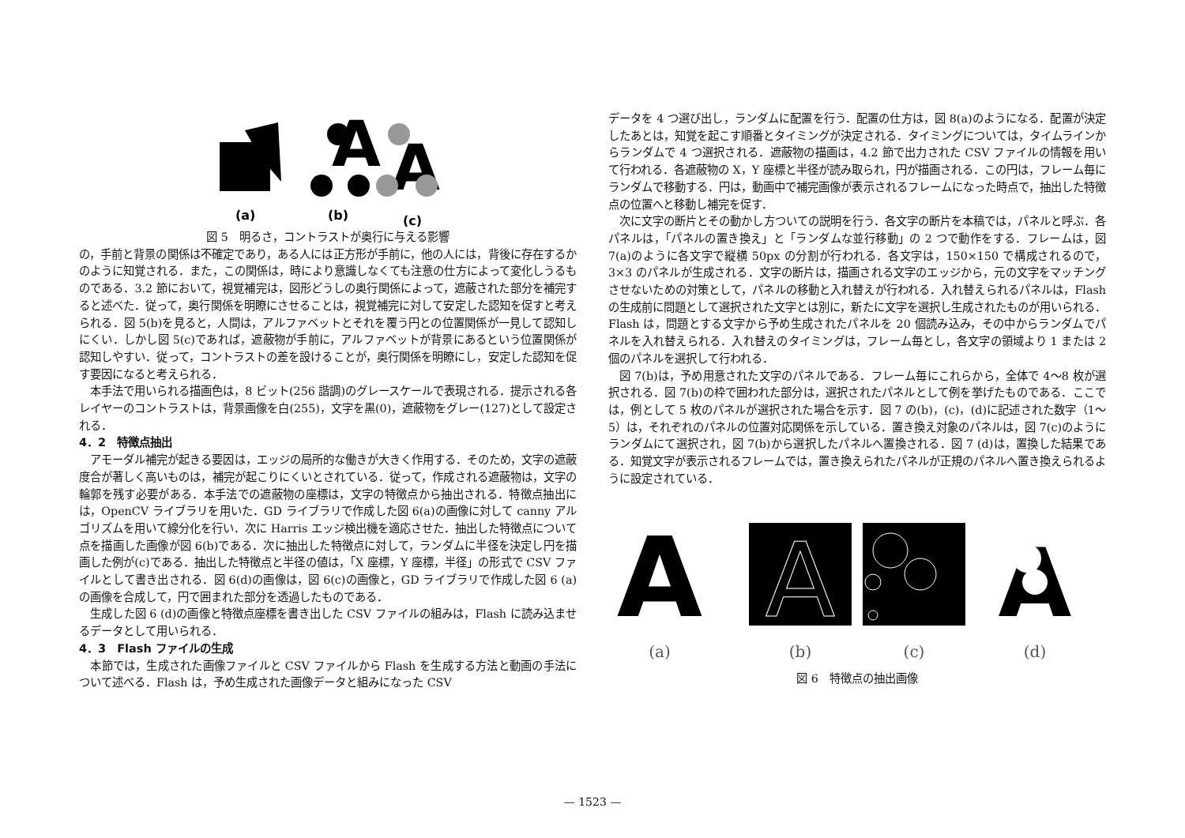(a)
A
(b)
A
(c)
図 5　明るさ，コントラストが奥行に与える影響
の，手前と背景の関係は不確定であり，ある人には正方形が手前に，他の人には，背後に存在するかのように知覚される．また，この関係は，時により意識しなくても注意の仕方によって変化しうるものである．3.2 節において，視覚補完は，図形どうしの奥行関係によって，遮蔽された部分を補完すると述べた．従って，奥行関係を明瞭にさせることは，視覚補完に対して安定した認知を促すと考えられる．図 5(b)を見ると，人間は，アルファベットとそれを覆う円との位置関係が一見して認知しにくい．しかし図 5(c)であれば，遮蔽物が手前に，アルファベットが背景にあるという位置関係が認知しやすい．従って，コントラストの差を設けることが，奥行関係を明瞭にし，安定した認知を促す要因になると考えられる．
本手法で用いられる描画色は，8 ビット(256 諧調)のグレースケールで表現される．提示される各レイヤーのコントラストは，背景画像を白(255)，文字を黒(0)，遮蔽物をグレー(127)として設定される．
4．2　特徴点抽出
アモーダル補完が起きる要因は，エッジの局所的な働きが大きく作用する．そのため，文字の遮蔽度合が著しく高いものは，補完が起こりにくいとされている．従って，作成される遮蔽物は，文字の輪郭を残す必要がある．本手法での遮蔽物の座標は，文字の特徴点から抽出される．特徴点抽出には，OpenCV ライブラリを用いた．GD ライブラリで作成した図 6(a)の画像に対して canny アルゴリズムを用いて線分化を行い．次に Harris エッジ検出機を適応させた．抽出した特徴点について点を描画した画像が図 6(b)である．次に抽出した特徴点に対して，ランダムに半径を決定し円を描画した例が(c)である．抽出した特徴点と半径の値は，「X 座標，Y 座標，半径」の形式で CSV ファイルとして書き出される．図 6(d)の画像は，図 6(c)の画像と，GD ライブラリで作成した図 6 (a)の画像を合成して，円で囲まれた部分を透過したものである．
生成した図 6 (d)の画像と特徴点座標を書き出した CSV ファイルの組みは，Flash に読み込ませるデータとして用いられる．
4．3　Flash ファイルの生成
本節では，生成された画像ファイルと CSV ファイルから Flash を生成する方法と動画の手法について述べる．Flash は，予め生成された画像データと組みになった CSV
データを 4 つ選び出し，ランダムに配置を行う．配置の仕方は，図 8(a)のようになる．配置が決定したあとは，知覚を起こす順番とタイミングが決定される．タイミングについては，タイムラインからランダムで 4 つ選択される．遮蔽物の描画は，4.2 節で出力された CSV ファイルの情報を用いて行われる．各遮蔽物の X，Y 座標と半径が読み取られ，円が描画される．この円は，フレーム毎にランダムで移動する．円は，動画中で補完画像が表示されるフレームになった時点で，抽出した特徴点の位置へと移動し補完を促す．
次に文字の断片とその動かし方ついての説明を行う．各文字の断片を本稿では，パネルと呼ぶ．各パネルは，「パネルの置き換え」と「ランダムな並行移動」の 2 つで動作をする．フレームは，図 7(a)のように各文字で縦横 50px の分割が行われる．各文字は，150×150 で構成されるので，3×3 のパネルが生成される．文字の断片は，描画される文字のエッジから，元の文字をマッチングさせないための対策として，パネルの移動と入れ替えが行われる．入れ替えられるパネルは，Flash の生成前に問題として選択された文字とは別に，新たに文字を選択し生成されたものが用いられる．Flash は，問題とする文字から予め生成されたパネルを 20 個読み込み，その中からランダムでパネルを入れ替えられる．入れ替えのタイミングは，フレーム毎とし，各文字の領域より 1 または 2 個のパネルを選択して行われる．
図 7(b)は，予め用意された文字のパネルである．フレーム毎にこれらから，全体で 4～8 枚が選択される．図 7(b)の枠で囲われた部分は，選択されたパネルとして例を挙げたものである．ここでは，例として 5 枚のパネルが選択された場合を示す．図 7 の(b)，(c)，(d)に記述された数字（1～5）は，それぞれのパネルの位置対応関係を示している．置き換え対象のパネルは，図 7(c)のようにランダムにて選択され，図 7(b)から選択したパネルへ置換される．図 7 (d)は，置換した結果である．知覚文字が表示されるフレームでは，置き換えられたパネルが正規のパネルへ置き換えられるように設定されている．
A
A
A
(a)
(b)
(c)
(d)
図 6　特徴点の抽出画像
— 1523 —